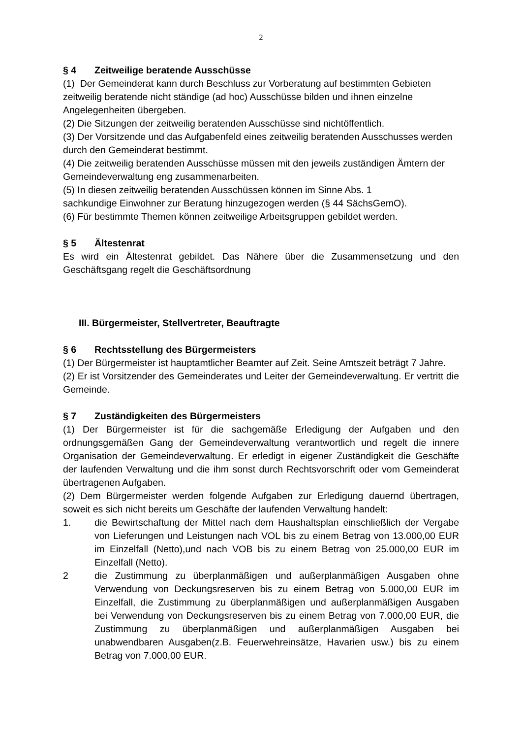2
§ 4 Zeitweilige beratende Ausschüsse
(1) Der Gemeinderat kann durch Beschluss zur Vorberatung auf bestimmten Gebieten zeitweilig beratende nicht ständige (ad hoc) Ausschüsse bilden und ihnen einzelne Angelegenheiten übergeben.
(2) Die Sitzungen der zeitweilig beratenden Ausschüsse sind nichtöffentlich.
(3) Der Vorsitzende und das Aufgabenfeld eines zeitweilig beratenden Ausschusses werden durch den Gemeinderat bestimmt.
(4) Die zeitweilig beratenden Ausschüsse müssen mit den jeweils zuständigen Ämtern der Gemeindeverwaltung eng zusammenarbeiten.
(5) In diesen zeitweilig beratenden Ausschüssen können im Sinne Abs. 1
sachkundige Einwohner zur Beratung hinzugezogen werden (§ 44 SächsGemO).
(6) Für bestimmte Themen können zeitweilige Arbeitsgruppen gebildet werden.
§ 5 Ältestenrat
Es wird ein Ältestenrat gebildet. Das Nähere über die Zusammensetzung und den Geschäftsgang regelt die Geschäftsordnung
III. Bürgermeister, Stellvertreter, Beauftragte
§ 6 Rechtsstellung des Bürgermeisters
(1) Der Bürgermeister ist hauptamtlicher Beamter auf Zeit. Seine Amtszeit beträgt 7 Jahre.
(2) Er ist Vorsitzender des Gemeinderates und Leiter der Gemeindeverwaltung. Er vertritt die Gemeinde.
§ 7 Zuständigkeiten des Bürgermeisters
(1) Der Bürgermeister ist für die sachgemäße Erledigung der Aufgaben und den ordnungsgemäßen Gang der Gemeindeverwaltung verantwortlich und regelt die innere Organisation der Gemeindeverwaltung. Er erledigt in eigener Zuständigkeit die Geschäfte der laufenden Verwaltung und die ihm sonst durch Rechtsvorschrift oder vom Gemeinderat übertragenen Aufgaben.
(2) Dem Bürgermeister werden folgende Aufgaben zur Erledigung dauernd übertragen, soweit es sich nicht bereits um Geschäfte der laufenden Verwaltung handelt:
1. die Bewirtschaftung der Mittel nach dem Haushaltsplan einschließlich der Vergabe von Lieferungen und Leistungen nach VOL bis zu einem Betrag von 13.000,00 EUR im Einzelfall (Netto),und nach VOB bis zu einem Betrag von 25.000,00 EUR im Einzelfall (Netto).
2 die Zustimmung zu überplanmäßigen und außerplanmäßigen Ausgaben ohne Verwendung von Deckungsreserven bis zu einem Betrag von 5.000,00 EUR im Einzelfall, die Zustimmung zu überplanmäßigen und außerplanmäßigen Ausgaben bei Verwendung von Deckungsreserven bis zu einem Betrag von 7.000,00 EUR, die Zustimmung zu überplanmäßigen und außerplanmäßigen Ausgaben bei unabwendbaren Ausgaben(z.B. Feuerwehreinsätze, Havarien usw.) bis zu einem Betrag von 7.000,00 EUR.